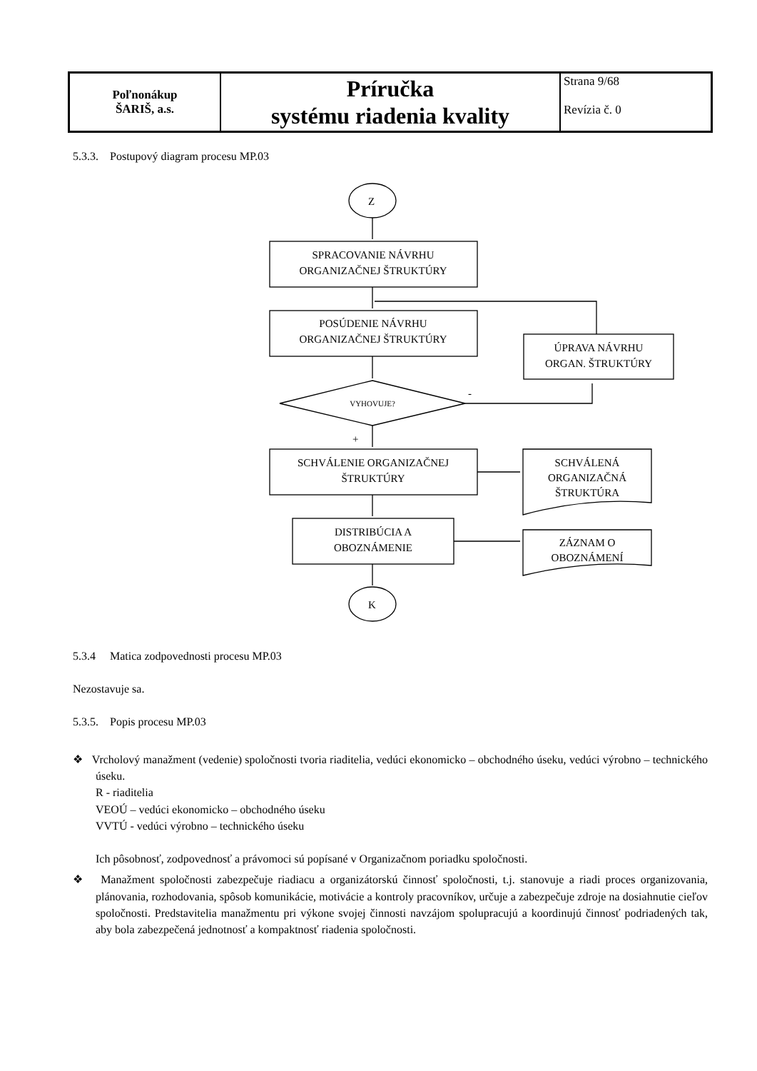| Poľnonákup ŠARIŠ, a.s. | Príručka systému riadenia kvality | Strana 9/68 Revízia č. 0 |
5.3.3. Postupový diagram procesu MP.03
Z
K
SPRACOVANIE NÁVRHU
ORGANIZAČNEJ ŠTRUKTÚRY
POSÚDENIE NÁVRHU
ORGANIZAČNEJ ŠTRUKTÚRY
ÚPRAVA NÁVRHU
ORGAN. ŠTRUKTÚRY
VYHOVUJE?
-
+
SCHVÁLENIE ORGANIZAČNEJ
ŠTRUKTÚRY
SCHVÁLENÁ
ORGANIZAČNÁ
ŠTRUKTÚRA
DISTRIBÚCIA A
OBOZNÁMENIE
ZÁZNAM O
OBOZNÁMENÍ
5.3.4 Matica zodpovednosti procesu MP.03
Nezostavuje sa.
5.3.5. Popis procesu MP.03
❖ Vrcholový manažment (vedenie) spoločnosti tvoria riaditelia, vedúci ekonomicko – obchodného úseku, vedúci výrobno – technického úseku.
R - riaditelia
VEOÚ – vedúci ekonomicko – obchodného úseku
VVTÚ - vedúci výrobno – technického úseku
Ich pôsobnosť, zodpovednosť a právomoci sú popísané v Organizačnom poriadku spoločnosti.
❖ Manažment spoločnosti zabezpečuje riadiacu a organizátorskú činnosť spoločnosti, t.j. stanovuje a riadi proces organizovania, plánovania, rozhodovania, spôsob komunikácie, motivácie a kontroly pracovníkov, určuje a zabezpečuje zdroje na dosiahnutie cieľov spoločnosti. Predstavitelia manažmentu pri výkone svojej činnosti navzájom spolupracujú a koordinujú činnosť podriadených tak, aby bola zabezpečená jednotnosť a kompaktnosť riadenia spoločnosti.